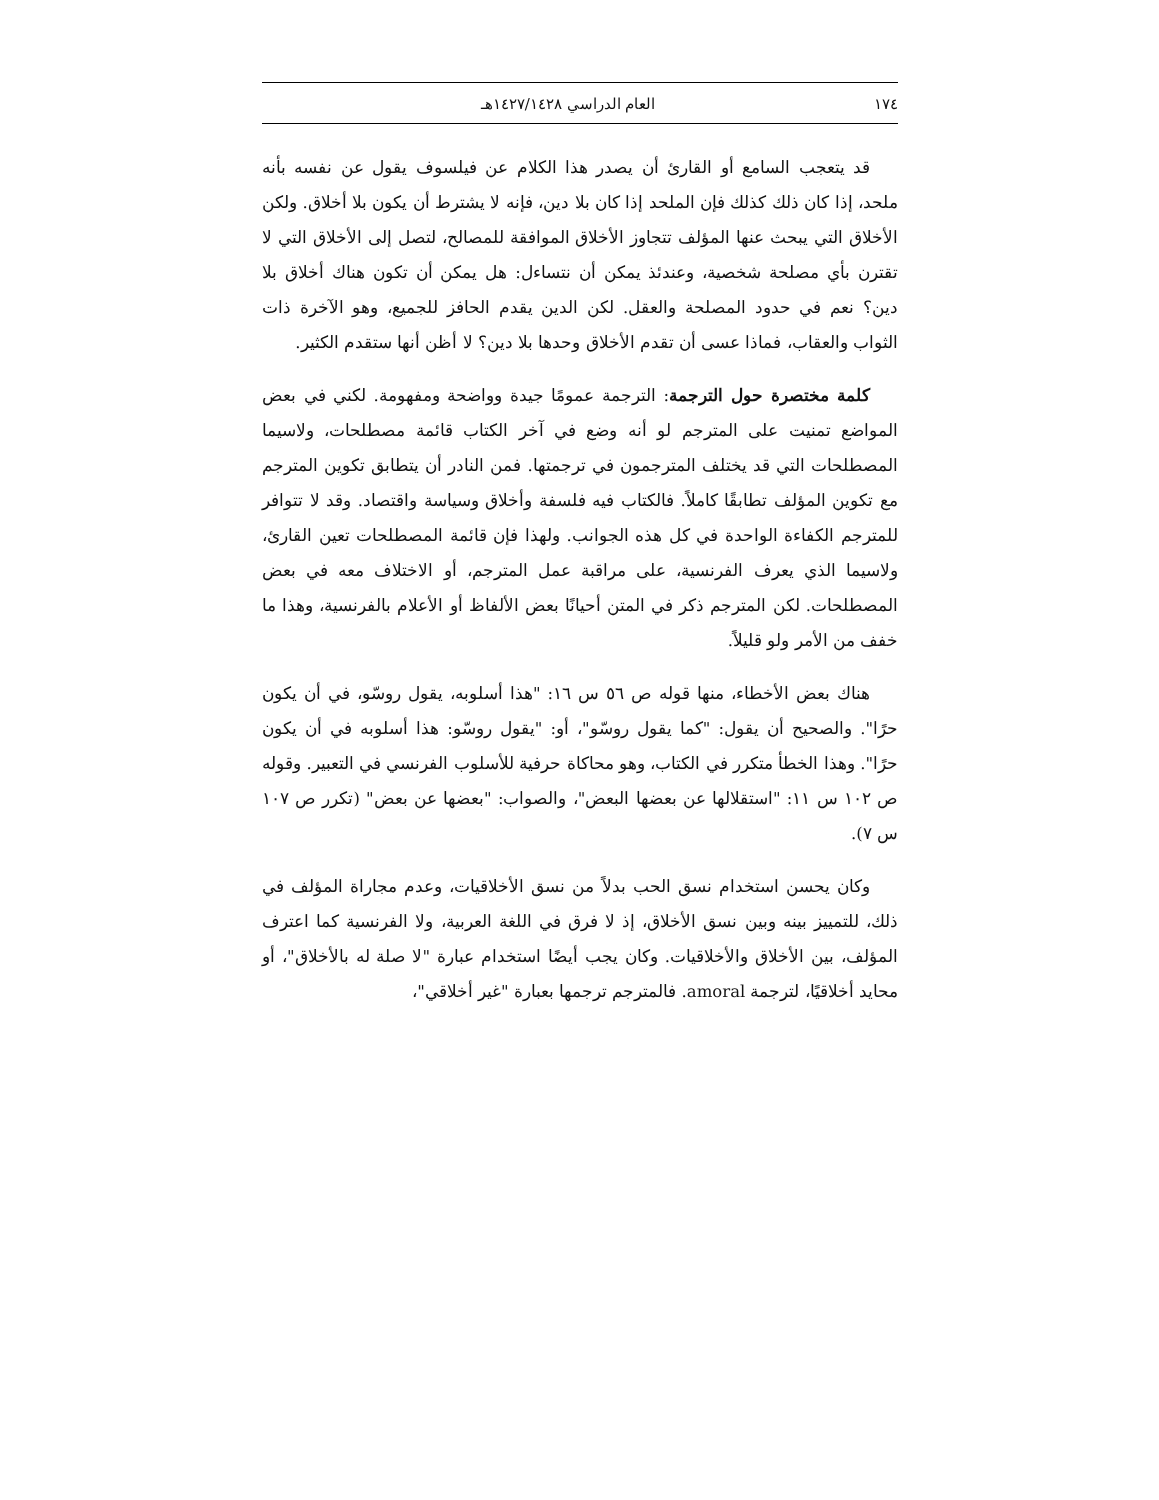١٧٤ العام الدراسي ١٤٢٧/١٤٢٨هـ
قد يتعجب السامع أو القارئ أن يصدر هذا الكلام عن فيلسوف يقول عن نفسه بأنه ملحد، إذا كان ذلك كذلك فإن الملحد إذا كان بلا دين، فإنه لا يشترط أن يكون بلا أخلاق. ولكن الأخلاق التي يبحث عنها المؤلف تتجاوز الأخلاق الموافقة للمصالح، لتصل إلى الأخلاق التي لا تقترن بأي مصلحة شخصية، وعندئذ يمكن أن نتساءل: هل يمكن أن تكون هناك أخلاق بلا دين؟ نعم في حدود المصلحة والعقل. لكن الدين يقدم الحافز للجميع، وهو الآخرة ذات الثواب والعقاب، فماذا عسى أن تقدم الأخلاق وحدها بلا دين؟ لا أظن أنها ستقدم الكثير.
كلمة مختصرة حول الترجمة: الترجمة عمومًا جيدة وواضحة ومفهومة. لكني في بعض المواضع تمنيت على المترجم لو أنه وضع في آخر الكتاب قائمة مصطلحات، ولاسيما المصطلحات التي قد يختلف المترجمون في ترجمتها. فمن النادر أن يتطابق تكوين المترجم مع تكوين المؤلف تطابقًا كاملاً. فالكتاب فيه فلسفة وأخلاق وسياسة واقتصاد. وقد لا تتوافر للمترجم الكفاءة الواحدة في كل هذه الجوانب. ولهذا فإن قائمة المصطلحات تعين القارئ، ولاسيما الذي يعرف الفرنسية، على مراقبة عمل المترجم، أو الاختلاف معه في بعض المصطلحات. لكن المترجم ذكر في المتن أحيانًا بعض الألفاظ أو الأعلام بالفرنسية، وهذا ما خفف من الأمر ولو قليلاً.
هناك بعض الأخطاء، منها قوله ص ٥٦ س ١٦: "هذا أسلوبه، يقول روسّو، في أن يكون حرًا". والصحيح أن يقول: "كما يقول روسّو"، أو: "يقول روسّو: هذا أسلوبه في أن يكون حرًا". وهذا الخطأ متكرر في الكتاب، وهو محاكاة حرفية للأسلوب الفرنسي في التعبير. وقوله ص ١٠٢ س ١١: "استقلالها عن بعضها البعض"، والصواب: "بعضها عن بعض" (تكرر ص ١٠٧ س ٧).
وكان يحسن استخدام نسق الحب بدلاً من نسق الأخلاقيات، وعدم مجاراة المؤلف في ذلك، للتمييز بينه وبين نسق الأخلاق، إذ لا فرق في اللغة العربية، ولا الفرنسية كما اعترف المؤلف، بين الأخلاق والأخلاقيات. وكان يجب أيضًا استخدام عبارة "لا صلة له بالأخلاق"، أو محايد أخلاقيًا، لترجمة amoral. فالمترجم ترجمها بعبارة "غير أخلاقي"،